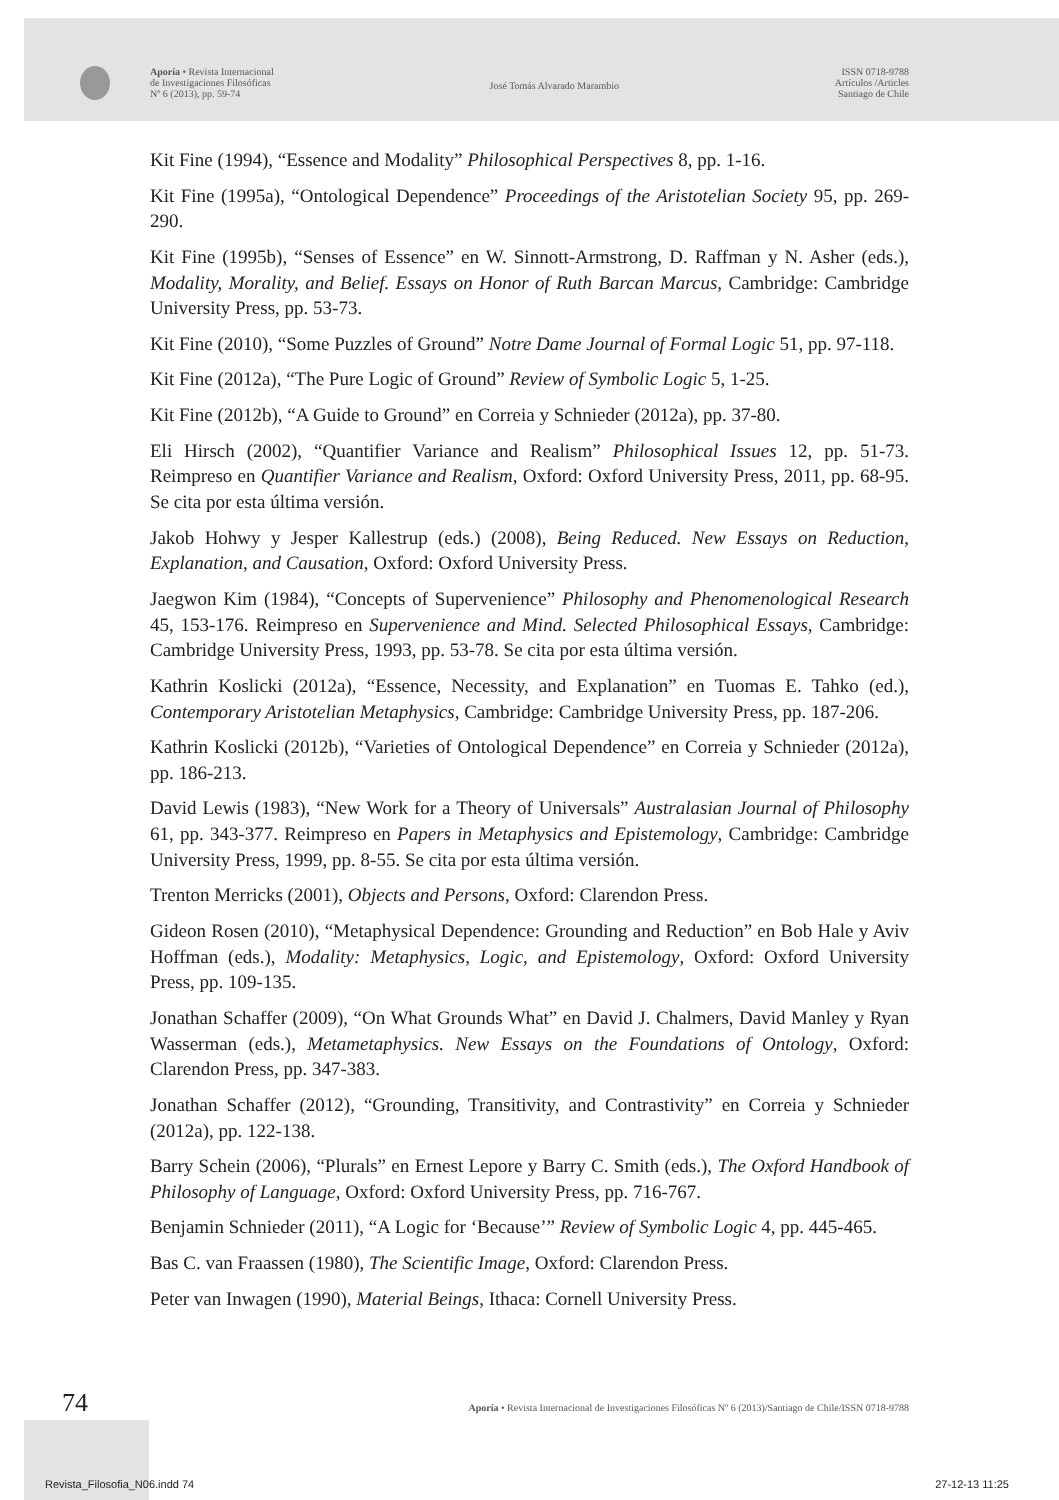Aporía • Revista Internacional
de Investigaciones Filosóficas
Nº 6 (2013), pp. 59-74
José Tomás Alvarado Marambio
ISSN 0718-9788
Artículos /Articles
Santiago de Chile
Kit Fine (1994), “Essence and Modality” Philosophical Perspectives 8, pp. 1-16.
Kit Fine (1995a), “Ontological Dependence” Proceedings of the Aristotelian Society 95, pp. 269-290.
Kit Fine (1995b), “Senses of Essence” en W. Sinnott-Armstrong, D. Raffman y N. Asher (eds.), Modality, Morality, and Belief. Essays on Honor of Ruth Barcan Marcus, Cambridge: Cambridge University Press, pp. 53-73.
Kit Fine (2010), “Some Puzzles of Ground” Notre Dame Journal of Formal Logic 51, pp. 97-118.
Kit Fine (2012a), “The Pure Logic of Ground” Review of Symbolic Logic 5, 1-25.
Kit Fine (2012b), “A Guide to Ground” en Correia y Schnieder (2012a), pp. 37-80.
Eli Hirsch (2002), “Quantifier Variance and Realism” Philosophical Issues 12, pp. 51-73. Reimpreso en Quantifier Variance and Realism, Oxford: Oxford University Press, 2011, pp. 68-95. Se cita por esta última versión.
Jakob Hohwy y Jesper Kallestrup (eds.) (2008), Being Reduced. New Essays on Reduction, Explanation, and Causation, Oxford: Oxford University Press.
Jaegwon Kim (1984), “Concepts of Supervenience” Philosophy and Phenomenological Research 45, 153-176. Reimpreso en Supervenience and Mind. Selected Philosophical Essays, Cambridge: Cambridge University Press, 1993, pp. 53-78. Se cita por esta última versión.
Kathrin Koslicki (2012a), “Essence, Necessity, and Explanation” en Tuomas E. Tahko (ed.), Contemporary Aristotelian Metaphysics, Cambridge: Cambridge University Press, pp. 187-206.
Kathrin Koslicki (2012b), “Varieties of Ontological Dependence” en Correia y Schnieder (2012a), pp. 186-213.
David Lewis (1983), “New Work for a Theory of Universals” Australasian Journal of Philosophy 61, pp. 343-377. Reimpreso en Papers in Metaphysics and Epistemology, Cambridge: Cambridge University Press, 1999, pp. 8-55. Se cita por esta última versión.
Trenton Merricks (2001), Objects and Persons, Oxford: Clarendon Press.
Gideon Rosen (2010), “Metaphysical Dependence: Grounding and Reduction” en Bob Hale y Aviv Hoffman (eds.), Modality: Metaphysics, Logic, and Epistemology, Oxford: Oxford University Press, pp. 109-135.
Jonathan Schaffer (2009), “On What Grounds What” en David J. Chalmers, David Manley y Ryan Wasserman (eds.), Metametaphysics. New Essays on the Foundations of Ontology, Oxford: Clarendon Press, pp. 347-383.
Jonathan Schaffer (2012), “Grounding, Transitivity, and Contrastivity” en Correia y Schnieder (2012a), pp. 122-138.
Barry Schein (2006), “Plurals” en Ernest Lepore y Barry C. Smith (eds.), The Oxford Handbook of Philosophy of Language, Oxford: Oxford University Press, pp. 716-767.
Benjamin Schnieder (2011), “A Logic for ‘Because’” Review of Symbolic Logic 4, pp. 445-465.
Bas C. van Fraassen (1980), The Scientific Image, Oxford: Clarendon Press.
Peter van Inwagen (1990), Material Beings, Ithaca: Cornell University Press.
74
Aporía • Revista Internacional de Investigaciones Filosóficas Nº 6 (2013)/Santiago de Chile/ISSN 0718-9788
Revista_Filosofia_N06.indd 74 27-12-13 11:25